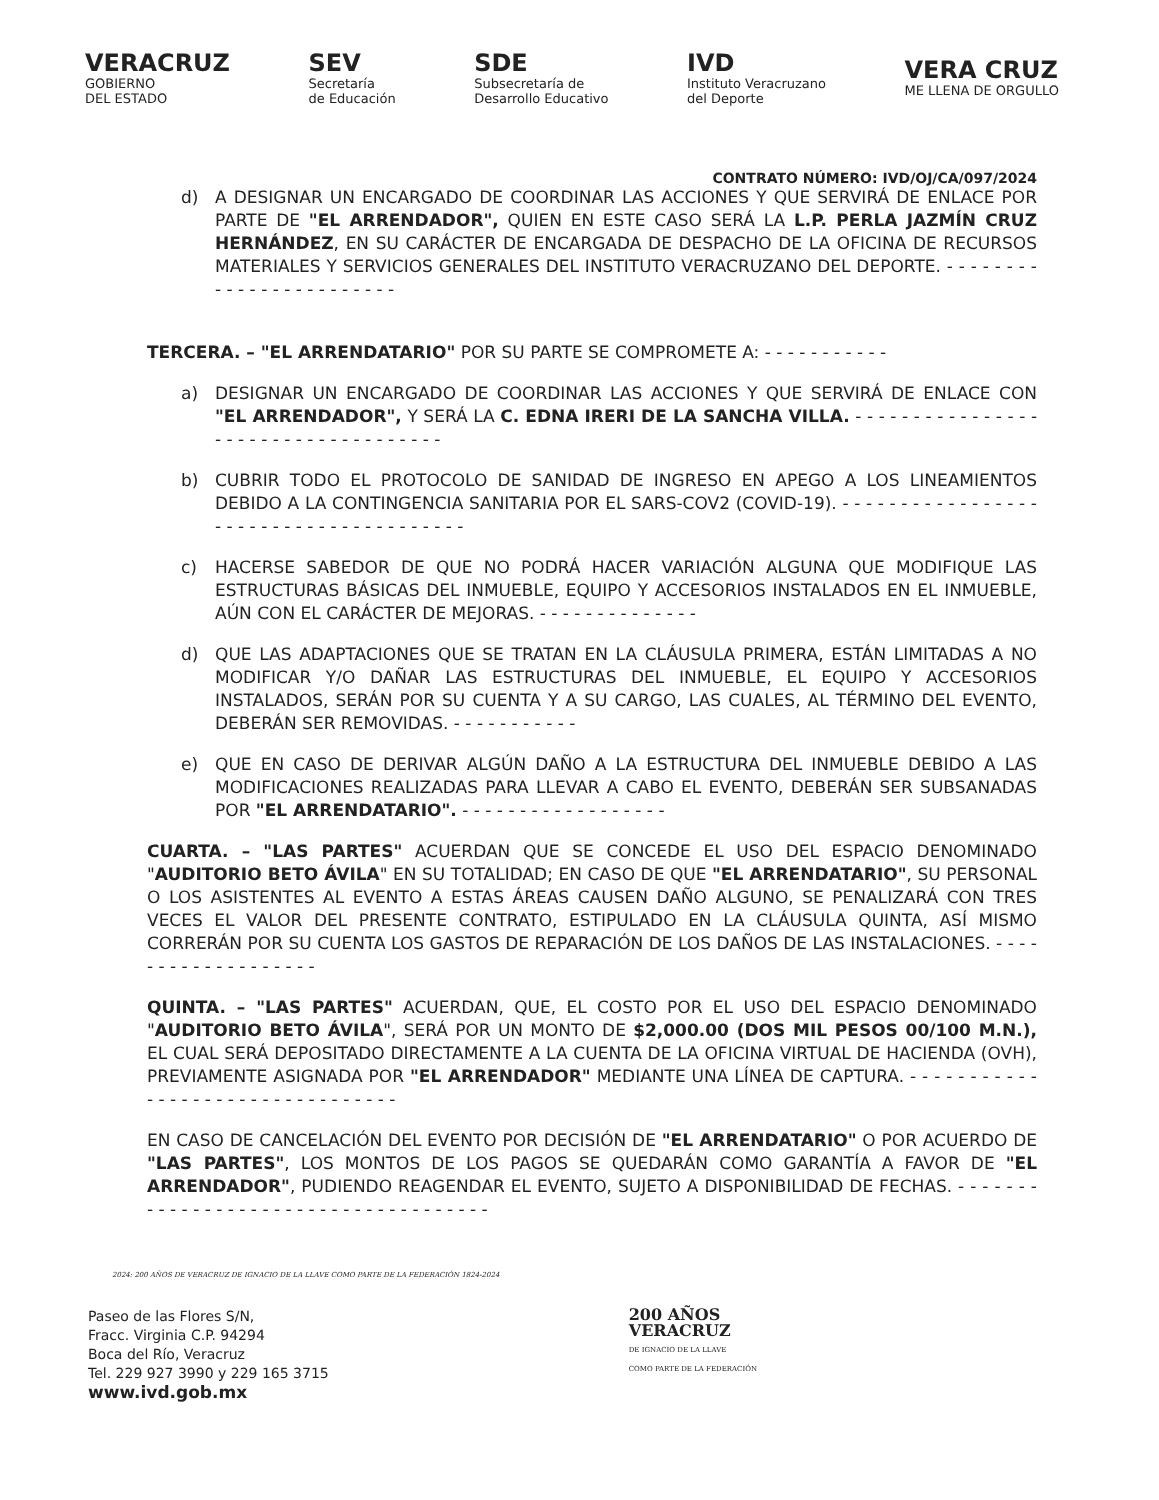VERACRUZ
GOBIERNO
DEL ESTADO
SEV
Secretaría
de Educación
SDE
Subsecretaría de
Desarrollo Educativo
IVD
Instituto Veracruzano
del Deporte
VERA CRUZ
ME LLENA DE ORGULLO
CONTRATO NÚMERO: IVD/OJ/CA/097/2024
d) A DESIGNAR UN ENCARGADO DE COORDINAR LAS ACCIONES Y QUE SERVIRÁ DE ENLACE POR PARTE DE "EL ARRENDADOR", QUIEN EN ESTE CASO SERÁ LA L.P. PERLA JAZMÍN CRUZ HERNÁNDEZ, EN SU CARÁCTER DE ENCARGADA DE DESPACHO DE LA OFICINA DE RECURSOS MATERIALES Y SERVICIOS GENERALES DEL INSTITUTO VERACRUZANO DEL DEPORTE. - - - - - - - - - - - - - - - - - - - - - - - -
TERCERA. – "EL ARRENDATARIO" POR SU PARTE SE COMPROMETE A: - - - - - - - - - - -
a) DESIGNAR UN ENCARGADO DE COORDINAR LAS ACCIONES Y QUE SERVIRÁ DE ENLACE CON "EL ARRENDADOR", Y SERÁ LA C. EDNA IRERI DE LA SANCHA VILLA. - - - - - - - - - - - - - - - - - - - - - - - - - - - - - - - - - - - -
b) CUBRIR TODO EL PROTOCOLO DE SANIDAD DE INGRESO EN APEGO A LOS LINEAMIENTOS DEBIDO A LA CONTINGENCIA SANITARIA POR EL SARS-COV2 (COVID-19). - - - - - - - - - - - - - - - - - - - - - - - - - - - - - - - - - - - - - - -
c) HACERSE SABEDOR DE QUE NO PODRÁ HACER VARIACIÓN ALGUNA QUE MODIFIQUE LAS ESTRUCTURAS BÁSICAS DEL INMUEBLE, EQUIPO Y ACCESORIOS INSTALADOS EN EL INMUEBLE, AÚN CON EL CARÁCTER DE MEJORAS. - - - - - - - - - - - - - -
d) QUE LAS ADAPTACIONES QUE SE TRATAN EN LA CLÁUSULA PRIMERA, ESTÁN LIMITADAS A NO MODIFICAR Y/O DAÑAR LAS ESTRUCTURAS DEL INMUEBLE, EL EQUIPO Y ACCESORIOS INSTALADOS, SERÁN POR SU CUENTA Y A SU CARGO, LAS CUALES, AL TÉRMINO DEL EVENTO, DEBERÁN SER REMOVIDAS. - - - - - - - - - - -
e) QUE EN CASO DE DERIVAR ALGÚN DAÑO A LA ESTRUCTURA DEL INMUEBLE DEBIDO A LAS MODIFICACIONES REALIZADAS PARA LLEVAR A CABO EL EVENTO, DEBERÁN SER SUBSANADAS POR "EL ARRENDATARIO". - - - - - - - - - - - - - - - - - -
CUARTA. – "LAS PARTES" ACUERDAN QUE SE CONCEDE EL USO DEL ESPACIO DENOMINADO "AUDITORIO BETO ÁVILA" EN SU TOTALIDAD; EN CASO DE QUE "EL ARRENDATARIO", SU PERSONAL O LOS ASISTENTES AL EVENTO A ESTAS ÁREAS CAUSEN DAÑO ALGUNO, SE PENALIZARÁ CON TRES VECES EL VALOR DEL PRESENTE CONTRATO, ESTIPULADO EN LA CLÁUSULA QUINTA, ASÍ MISMO CORRERÁN POR SU CUENTA LOS GASTOS DE REPARACIÓN DE LOS DAÑOS DE LAS INSTALACIONES. - - - - - - - - - - - - - - - - - - -
QUINTA. – "LAS PARTES" ACUERDAN, QUE, EL COSTO POR EL USO DEL ESPACIO DENOMINADO "AUDITORIO BETO ÁVILA", SERÁ POR UN MONTO DE $2,000.00 (DOS MIL PESOS 00/100 M.N.), EL CUAL SERÁ DEPOSITADO DIRECTAMENTE A LA CUENTA DE LA OFICINA VIRTUAL DE HACIENDA (OVH), PREVIAMENTE ASIGNADA POR "EL ARRENDADOR" MEDIANTE UNA LÍNEA DE CAPTURA. - - - - - - - - - - - - - - - - - - - - - - - - - - - - - - - - -
EN CASO DE CANCELACIÓN DEL EVENTO POR DECISIÓN DE "EL ARRENDATARIO" O POR ACUERDO DE "LAS PARTES", LOS MONTOS DE LOS PAGOS SE QUEDARÁN COMO GARANTÍA A FAVOR DE "EL ARRENDADOR", PUDIENDO REAGENDAR EL EVENTO, SUJETO A DISPONIBILIDAD DE FECHAS. - - - - - - - - - - - - - - - - - - - - - - - - - - - - - - - - - - - - -
2024: 200 AÑOS DE VERACRUZ DE IGNACIO DE LA LLAVE COMO PARTE DE LA FEDERACIÓN 1824-2024
Paseo de las Flores S/N,
Fracc. Virginia C.P. 94294
Boca del Río, Veracruz
Tel. 229 927 3990 y 229 165 3715
www.ivd.gob.mx
200 AÑOS
VERACRUZ
DE IGNACIO DE LA LLAVE
COMO PARTE DE LA FEDERACIÓN